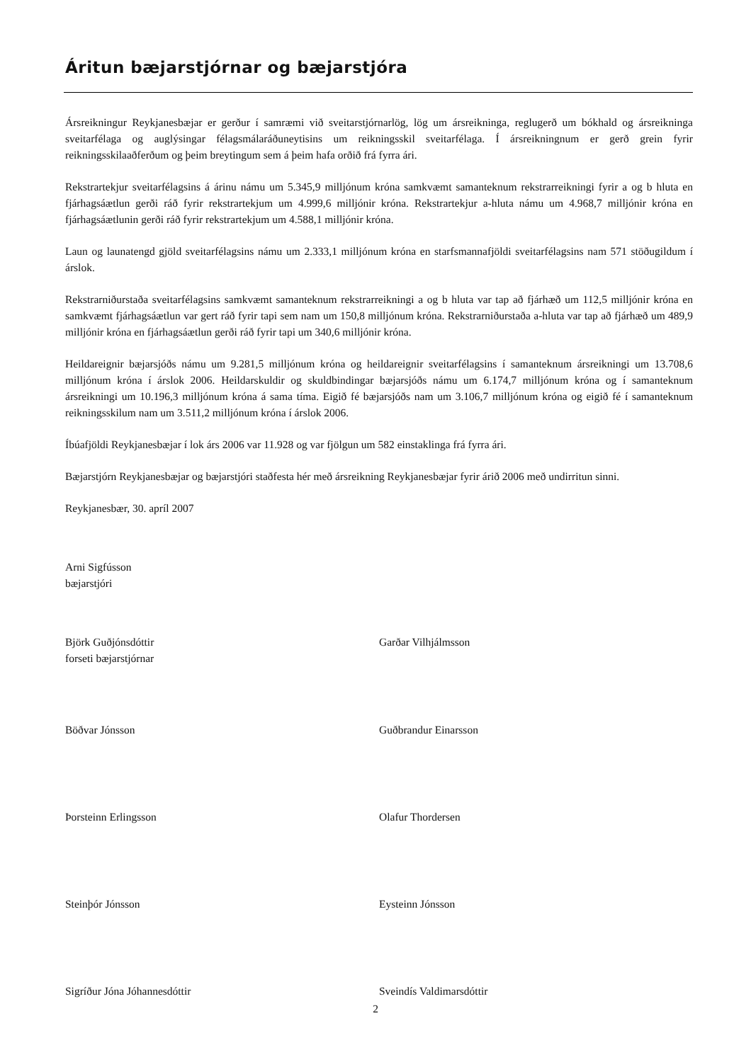Áritun bæjarstjórnar og bæjarstjóra
Ársreikningur Reykjanesbæjar er gerður í samræmi við sveitarstjórnarlög, lög um ársreikninga, reglugerð um bókhald og ársreikninga sveitarfélaga og auglýsingar félagsmálaráðuneytisins um reikningsskil sveitarfélaga. Í ársreikningnum er gerð grein fyrir reikningsskilaaðferðum og þeim breytingum sem á þeim hafa orðið frá fyrra ári.
Rekstrartekjur sveitarfélagsins á árinu námu um 5.345,9 milljónum króna samkvæmt samanteknum rekstrarreikningi fyrir a og b hluta en fjárhagsáætlun gerði ráð fyrir rekstrartekjum um 4.999,6 milljónir króna. Rekstrartekjur a-hluta námu um 4.968,7 milljónir króna en fjárhagsáætlunin gerði ráð fyrir rekstrartekjum um 4.588,1 milljónir króna.
Laun og launatengd gjöld sveitarfélagsins námu um 2.333,1 milljónum króna en starfsmannafjöldi sveitarfélagsins nam 571 stöðugildum í árslok.
Rekstrarniðurstaða sveitarfélagsins samkvæmt samanteknum rekstrarreikningi a og b hluta var tap að fjárhæð um 112,5 milljónir króna en samkvæmt fjárhagsáætlun var gert ráð fyrir tapi sem nam um 150,8 milljónum króna. Rekstrarniðurstaða a-hluta var tap að fjárhæð um 489,9 milljónir króna en fjárhagsáætlun gerði ráð fyrir tapi um 340,6 milljónir króna.
Heildareignir bæjarsjóðs námu um 9.281,5 milljónum króna og heildareignir sveitarfélagsins í samanteknum ársreikningi um 13.708,6 milljónum króna í árslok 2006. Heildarskuldir og skuldbindingar bæjarsjóðs námu um 6.174,7 milljónum króna og í samanteknum ársreikningi um 10.196,3 milljónum króna á sama tíma. Eigið fé bæjarsjóðs nam um 3.106,7 milljónum króna og eigið fé í samanteknum reikningsskilum nam um 3.511,2 milljónum króna í árslok 2006.
Íbúafjöldi Reykjanesbæjar í lok árs 2006 var 11.928 og var fjölgun um 582 einstaklinga frá fyrra ári.
Bæjarstjórn Reykjanesbæjar og bæjarstjóri staðfesta hér með ársreikning Reykjanesbæjar fyrir árið 2006 með undirritun sinni.
Reykjanesbær, 30. apríl 2007
Arni Sigfússon
bæjarstjóri
Björk Guðjónsdóttir
forseti bæjarstjórnar
Garðar Vilhjálmsson
Böðvar Jónsson Guðbrandur Einarsson
Þorsteinn Erlingsson Olafur Thordersen
Steinþór Jónsson Eysteinn Jónsson
Sigríður Jóna Jóhannesdóttir Sveindís Valdimarsdóttir
2